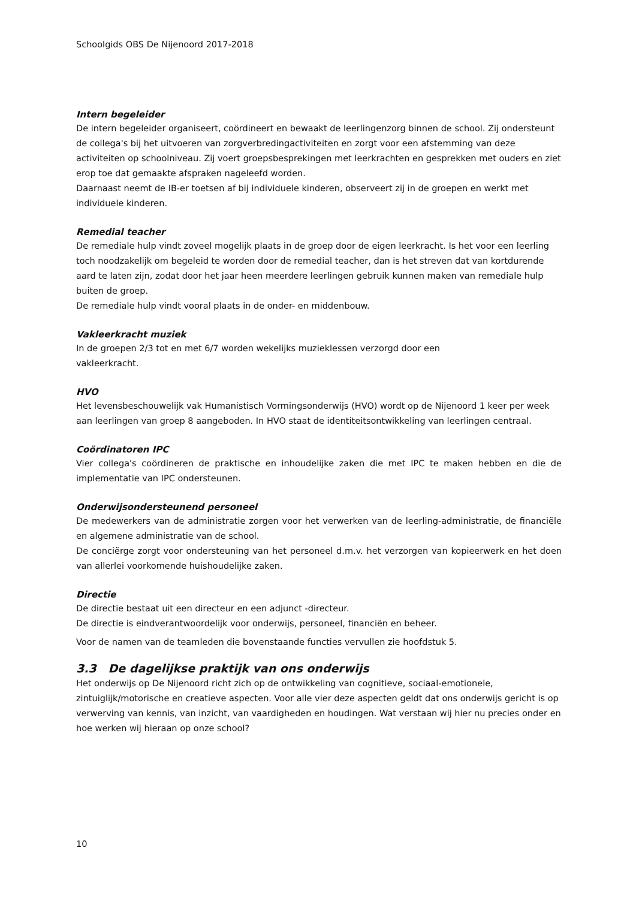Schoolgids OBS De Nijenoord 2017-2018
Intern begeleider
De intern begeleider organiseert, coördineert en bewaakt de leerlingenzorg binnen de school. Zij ondersteunt de collega's bij het uitvoeren van zorgverbredingactiviteiten en zorgt voor een afstemming van deze activiteiten op schoolniveau. Zij voert groepsbesprekingen met leerkrachten en gesprekken met ouders en ziet erop toe dat gemaakte afspraken nageleefd worden.
Daarnaast neemt de IB-er toetsen af bij individuele kinderen, observeert zij in de groepen en werkt met individuele kinderen.
Remedial teacher
De remediale hulp vindt zoveel mogelijk plaats in de groep door de eigen leerkracht. Is het voor een leerling toch noodzakelijk om begeleid te worden door de remedial teacher, dan is het streven dat van kortdurende aard te laten zijn, zodat door het jaar heen meerdere leerlingen gebruik kunnen maken van remediale hulp buiten de groep.
De remediale hulp vindt vooral plaats in de onder- en middenbouw.
Vakleerkracht muziek
In de groepen 2/3 tot en met 6/7 worden wekelijks muzieklessen verzorgd door een
vakleerkracht.
HVO
Het levensbeschouwelijk vak Humanistisch Vormingsonderwijs (HVO) wordt op de Nijenoord 1 keer per week aan leerlingen van groep 8 aangeboden. In HVO staat de identiteitsontwikkeling van leerlingen centraal.
Coördinatoren IPC
Vier collega's coördineren de praktische en inhoudelijke zaken die met IPC te maken hebben en die de implementatie van IPC ondersteunen.
Onderwijsondersteunend personeel
De medewerkers van de administratie zorgen voor het verwerken van de leerling-administratie, de financiële en algemene administratie van de school.
De conciërge zorgt voor ondersteuning van het personeel d.m.v. het verzorgen van kopieerwerk en het doen van allerlei voorkomende huishoudelijke zaken.
Directie
De directie bestaat uit een directeur en een adjunct -directeur.
De directie is eindverantwoordelijk voor onderwijs, personeel, financiën en beheer.
Voor de namen van de teamleden die bovenstaande functies vervullen zie hoofdstuk 5.
3.3 De dagelijkse praktijk van ons onderwijs
Het onderwijs op De Nijenoord richt zich op de ontwikkeling van cognitieve, sociaal-emotionele, zintuiglijk/motorische en creatieve aspecten. Voor alle vier deze aspecten geldt dat ons onderwijs gericht is op verwerving van kennis, van inzicht, van vaardigheden en houdingen. Wat verstaan wij hier nu precies onder en hoe werken wij hieraan op onze school?
10